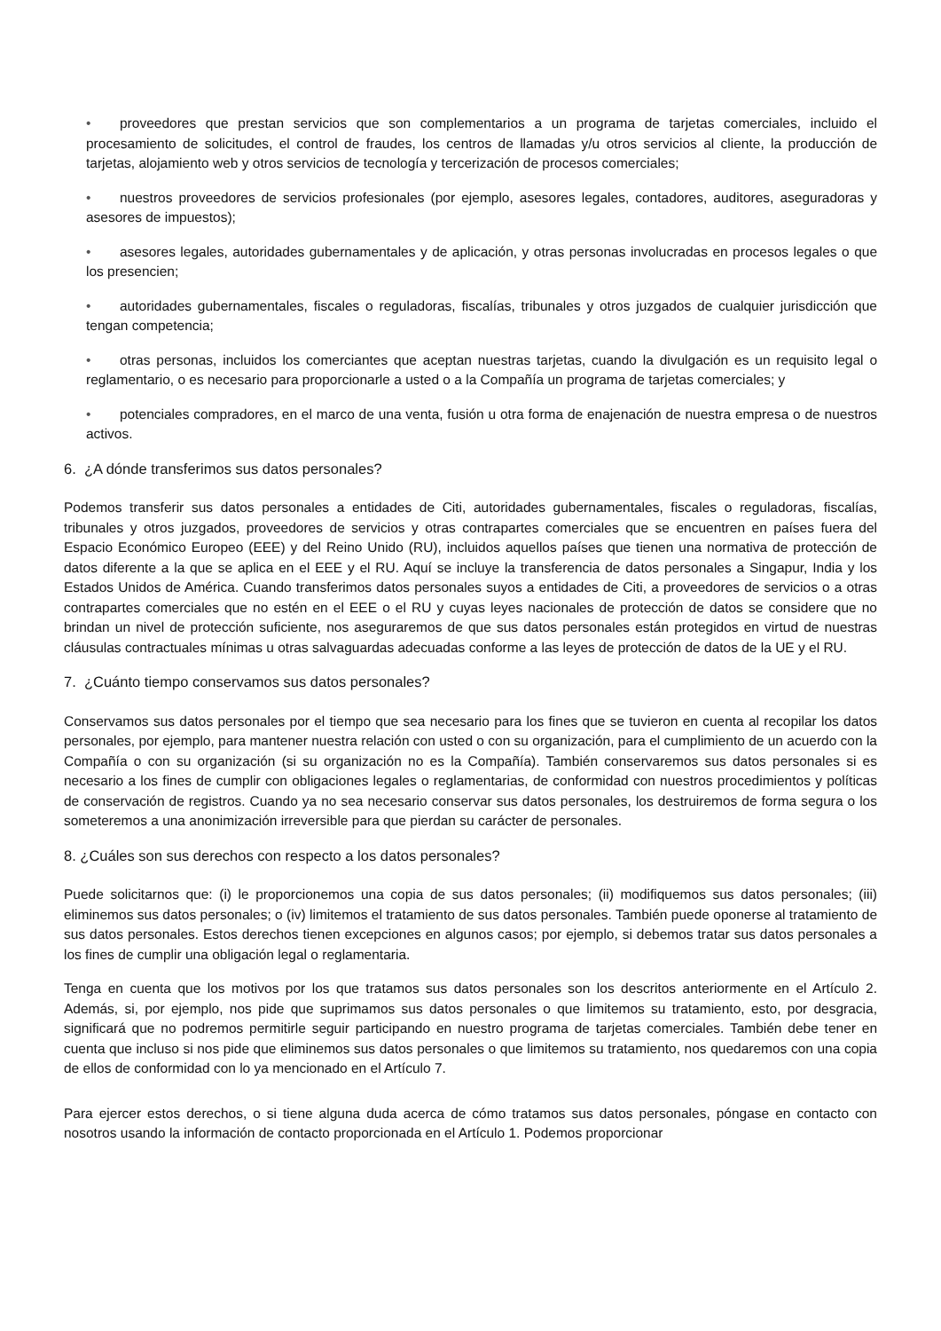• proveedores que prestan servicios que son complementarios a un programa de tarjetas comerciales, incluido el procesamiento de solicitudes, el control de fraudes, los centros de llamadas y/u otros servicios al cliente, la producción de tarjetas, alojamiento web y otros servicios de tecnología y tercerización de procesos comerciales;
• nuestros proveedores de servicios profesionales (por ejemplo, asesores legales, contadores, auditores, aseguradoras y asesores de impuestos);
• asesores legales, autoridades gubernamentales y de aplicación, y otras personas involucradas en procesos legales o que los presencien;
• autoridades gubernamentales, fiscales o reguladoras, fiscalías, tribunales y otros juzgados de cualquier jurisdicción que tengan competencia;
• otras personas, incluidos los comerciantes que aceptan nuestras tarjetas, cuando la divulgación es un requisito legal o reglamentario, o es necesario para proporcionarle a usted o a la Compañía un programa de tarjetas comerciales; y
• potenciales compradores, en el marco de una venta, fusión u otra forma de enajenación de nuestra empresa o de nuestros activos.
6. ¿A dónde transferimos sus datos personales?
Podemos transferir sus datos personales a entidades de Citi, autoridades gubernamentales, fiscales o reguladoras, fiscalías, tribunales y otros juzgados, proveedores de servicios y otras contrapartes comerciales que se encuentren en países fuera del Espacio Económico Europeo (EEE) y del Reino Unido (RU), incluidos aquellos países que tienen una normativa de protección de datos diferente a la que se aplica en el EEE y el RU. Aquí se incluye la transferencia de datos personales a Singapur, India y los Estados Unidos de América. Cuando transferimos datos personales suyos a entidades de Citi, a proveedores de servicios o a otras contrapartes comerciales que no estén en el EEE o el RU y cuyas leyes nacionales de protección de datos se considere que no brindan un nivel de protección suficiente, nos aseguraremos de que sus datos personales están protegidos en virtud de nuestras cláusulas contractuales mínimas u otras salvaguardas adecuadas conforme a las leyes de protección de datos de la UE y el RU.
7. ¿Cuánto tiempo conservamos sus datos personales?
Conservamos sus datos personales por el tiempo que sea necesario para los fines que se tuvieron en cuenta al recopilar los datos personales, por ejemplo, para mantener nuestra relación con usted o con su organización, para el cumplimiento de un acuerdo con la Compañía o con su organización (si su organización no es la Compañía). También conservaremos sus datos personales si es necesario a los fines de cumplir con obligaciones legales o reglamentarias, de conformidad con nuestros procedimientos y políticas de conservación de registros. Cuando ya no sea necesario conservar sus datos personales, los destruiremos de forma segura o los someteremos a una anonimización irreversible para que pierdan su carácter de personales.
8. ¿Cuáles son sus derechos con respecto a los datos personales?
Puede solicitarnos que: (i) le proporcionemos una copia de sus datos personales; (ii) modifiquemos sus datos personales; (iii) eliminemos sus datos personales; o (iv) limitemos el tratamiento de sus datos personales. También puede oponerse al tratamiento de sus datos personales. Estos derechos tienen excepciones en algunos casos; por ejemplo, si debemos tratar sus datos personales a los fines de cumplir una obligación legal o reglamentaria.
Tenga en cuenta que los motivos por los que tratamos sus datos personales son los descritos anteriormente en el Artículo 2. Además, si, por ejemplo, nos pide que suprimamos sus datos personales o que limitemos su tratamiento, esto, por desgracia, significará que no podremos permitirle seguir participando en nuestro programa de tarjetas comerciales. También debe tener en cuenta que incluso si nos pide que eliminemos sus datos personales o que limitemos su tratamiento, nos quedaremos con una copia de ellos de conformidad con lo ya mencionado en el Artículo 7.
Para ejercer estos derechos, o si tiene alguna duda acerca de cómo tratamos sus datos personales, póngase en contacto con nosotros usando la información de contacto proporcionada en el Artículo 1. Podemos proporcionar